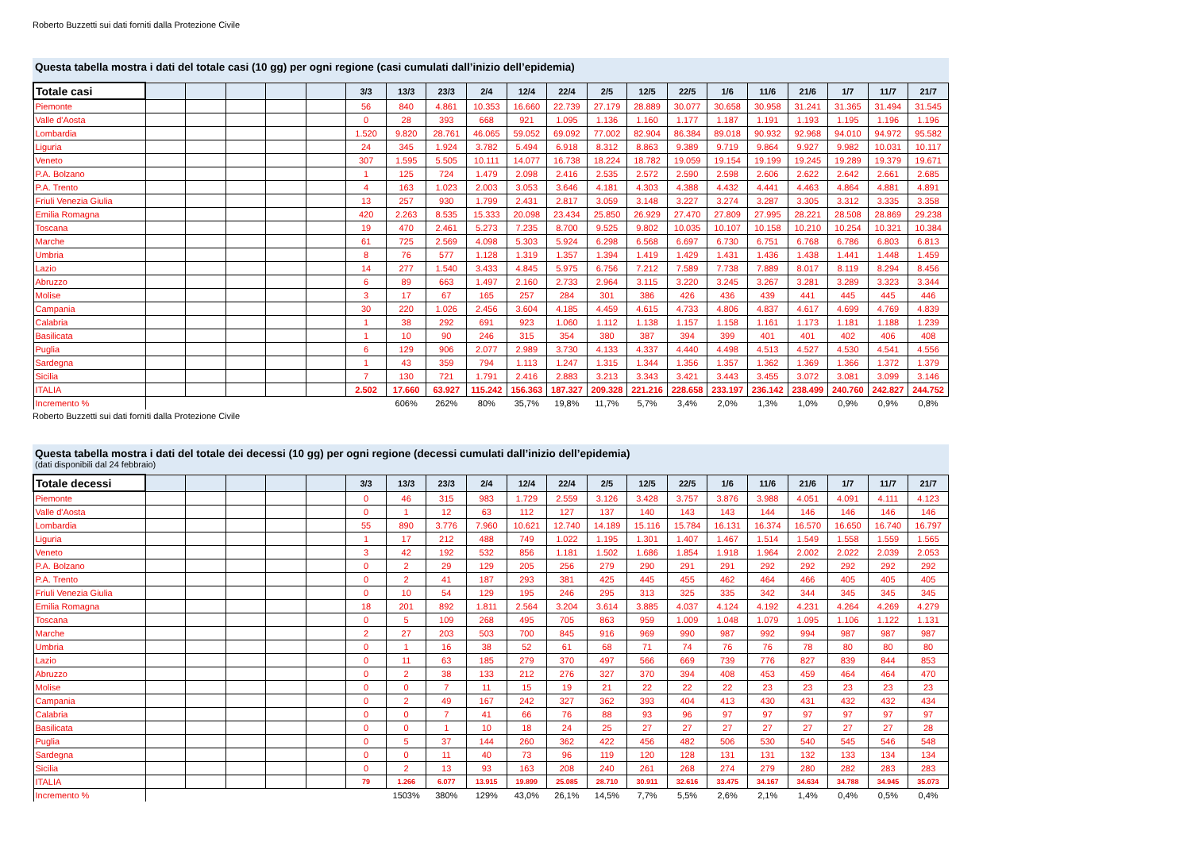Roberto Buzzetti sui dati forniti dalla Protezione Civile
Questa tabella mostra i dati del totale casi (10 gg) per ogni regione (casi cumulati dall’inizio dell’epidemia)
| Totale casi | | | | | | 3/3 | 13/3 | 23/3 | 2/4 | 12/4 | 22/4 | 2/5 | 12/5 | 22/5 | 1/6 | 11/6 | 21/6 | 1/7 | 11/7 | 21/7 |
| --- | --- | --- | --- | --- | --- | --- | --- | --- | --- | --- | --- | --- | --- | --- | --- | --- | --- | --- | --- | --- |
| Piemonte | | | | | | 56 | 840 | 4.861 | 10.353 | 16.660 | 22.739 | 27.179 | 28.889 | 30.077 | 30.658 | 30.958 | 31.241 | 31.365 | 31.494 | 31.545 |
| Valle d'Aosta | | | | | | 0 | 28 | 393 | 668 | 921 | 1.095 | 1.136 | 1.160 | 1.177 | 1.187 | 1.191 | 1.193 | 1.195 | 1.196 | 1.196 |
| Lombardia | | | | | | 1.520 | 9.820 | 28.761 | 46.065 | 59.052 | 69.092 | 77.002 | 82.904 | 86.384 | 89.018 | 90.932 | 92.968 | 94.010 | 94.972 | 95.582 |
| Liguria | | | | | | 24 | 345 | 1.924 | 3.782 | 5.494 | 6.918 | 8.312 | 8.863 | 9.389 | 9.719 | 9.864 | 9.927 | 9.982 | 10.031 | 10.117 |
| Veneto | | | | | | 307 | 1.595 | 5.505 | 10.111 | 14.077 | 16.738 | 18.224 | 18.782 | 19.059 | 19.154 | 19.199 | 19.245 | 19.289 | 19.379 | 19.671 |
| P.A. Bolzano | | | | | | 1 | 125 | 724 | 1.479 | 2.098 | 2.416 | 2.535 | 2.572 | 2.590 | 2.598 | 2.606 | 2.622 | 2.642 | 2.661 | 2.685 |
| P.A. Trento | | | | | | 4 | 163 | 1.023 | 2.003 | 3.053 | 3.646 | 4.181 | 4.303 | 4.388 | 4.432 | 4.441 | 4.463 | 4.864 | 4.881 | 4.891 |
| Friuli Venezia Giulia | | | | | | 13 | 257 | 930 | 1.799 | 2.431 | 2.817 | 3.059 | 3.148 | 3.227 | 3.274 | 3.287 | 3.305 | 3.312 | 3.335 | 3.358 |
| Emilia Romagna | | | | | | 420 | 2.263 | 8.535 | 15.333 | 20.098 | 23.434 | 25.850 | 26.929 | 27.470 | 27.809 | 27.995 | 28.221 | 28.508 | 28.869 | 29.238 |
| Toscana | | | | | | 19 | 470 | 2.461 | 5.273 | 7.235 | 8.700 | 9.525 | 9.802 | 10.035 | 10.107 | 10.158 | 10.210 | 10.254 | 10.321 | 10.384 |
| Marche | | | | | | 61 | 725 | 2.569 | 4.098 | 5.303 | 5.924 | 6.298 | 6.568 | 6.697 | 6.730 | 6.751 | 6.768 | 6.786 | 6.803 | 6.813 |
| Umbria | | | | | | 8 | 76 | 577 | 1.128 | 1.319 | 1.357 | 1.394 | 1.419 | 1.429 | 1.431 | 1.436 | 1.438 | 1.441 | 1.448 | 1.459 |
| Lazio | | | | | | 14 | 277 | 1.540 | 3.433 | 4.845 | 5.975 | 6.756 | 7.212 | 7.589 | 7.738 | 7.889 | 8.017 | 8.119 | 8.294 | 8.456 |
| Abruzzo | | | | | | 6 | 89 | 663 | 1.497 | 2.160 | 2.733 | 2.964 | 3.115 | 3.220 | 3.245 | 3.267 | 3.281 | 3.289 | 3.323 | 3.344 |
| Molise | | | | | | 3 | 17 | 67 | 165 | 257 | 284 | 301 | 386 | 426 | 436 | 439 | 441 | 445 | 445 | 446 |
| Campania | | | | | | 30 | 220 | 1.026 | 2.456 | 3.604 | 4.185 | 4.459 | 4.615 | 4.733 | 4.806 | 4.837 | 4.617 | 4.699 | 4.769 | 4.839 |
| Calabria | | | | | | 1 | 38 | 292 | 691 | 923 | 1.060 | 1.112 | 1.138 | 1.157 | 1.158 | 1.161 | 1.173 | 1.181 | 1.188 | 1.239 |
| Basilicata | | | | | | 1 | 10 | 90 | 246 | 315 | 354 | 380 | 387 | 394 | 399 | 401 | 401 | 402 | 406 | 408 |
| Puglia | | | | | | 6 | 129 | 906 | 2.077 | 2.989 | 3.730 | 4.133 | 4.337 | 4.440 | 4.498 | 4.513 | 4.527 | 4.530 | 4.541 | 4.556 |
| Sardegna | | | | | | 1 | 43 | 359 | 794 | 1.113 | 1.247 | 1.315 | 1.344 | 1.356 | 1.357 | 1.362 | 1.369 | 1.366 | 1.372 | 1.379 |
| Sicilia | | | | | | 7 | 130 | 721 | 1.791 | 2.416 | 2.883 | 3.213 | 3.343 | 3.421 | 3.443 | 3.455 | 3.072 | 3.081 | 3.099 | 3.146 |
| ITALIA | | | | | | 2.502 | 17.660 | 63.927 | 115.242 | 156.363 | 187.327 | 209.328 | 221.216 | 228.658 | 233.197 | 236.142 | 238.499 | 240.760 | 242.827 | 244.752 |
| Incremento % | | | | | | | 606% | 262% | 80% | 35,7% | 19,8% | 11,7% | 5,7% | 3,4% | 2,0% | 1,3% | 1,0% | 0,9% | 0,9% | 0,8% |
Roberto Buzzetti sui dati forniti dalla Protezione Civile
Questa tabella mostra i dati del totale dei decessi (10 gg) per ogni regione (decessi cumulati dall’inizio dell’epidemia)
(dati disponibili dal 24 febbraio)
| Totale decessi | | | | | | 3/3 | 13/3 | 23/3 | 2/4 | 12/4 | 22/4 | 2/5 | 12/5 | 22/5 | 1/6 | 11/6 | 21/6 | 1/7 | 11/7 | 21/7 |
| --- | --- | --- | --- | --- | --- | --- | --- | --- | --- | --- | --- | --- | --- | --- | --- | --- | --- | --- | --- | --- |
| Piemonte | | | | | | 0 | 46 | 315 | 983 | 1.729 | 2.559 | 3.126 | 3.428 | 3.757 | 3.876 | 3.988 | 4.051 | 4.091 | 4.111 | 4.123 |
| Valle d'Aosta | | | | | | 0 | 1 | 12 | 63 | 112 | 127 | 137 | 140 | 143 | 143 | 144 | 146 | 146 | 146 | 146 |
| Lombardia | | | | | | 55 | 890 | 3.776 | 7.960 | 10.621 | 12.740 | 14.189 | 15.116 | 15.784 | 16.131 | 16.374 | 16.570 | 16.650 | 16.740 | 16.797 |
| Liguria | | | | | | 1 | 17 | 212 | 488 | 749 | 1.022 | 1.195 | 1.301 | 1.407 | 1.467 | 1.514 | 1.549 | 1.558 | 1.559 | 1.565 |
| Veneto | | | | | | 3 | 42 | 192 | 532 | 856 | 1.181 | 1.502 | 1.686 | 1.854 | 1.918 | 1.964 | 2.002 | 2.022 | 2.039 | 2.053 |
| P.A. Bolzano | | | | | | 0 | 2 | 29 | 129 | 205 | 256 | 279 | 290 | 291 | 291 | 292 | 292 | 292 | 292 | 292 |
| P.A. Trento | | | | | | 0 | 2 | 41 | 187 | 293 | 381 | 425 | 445 | 455 | 462 | 464 | 466 | 405 | 405 | 405 |
| Friuli Venezia Giulia | | | | | | 0 | 10 | 54 | 129 | 195 | 246 | 295 | 313 | 325 | 335 | 342 | 344 | 345 | 345 | 345 |
| Emilia Romagna | | | | | | 18 | 201 | 892 | 1.811 | 2.564 | 3.204 | 3.614 | 3.885 | 4.037 | 4.124 | 4.192 | 4.231 | 4.264 | 4.269 | 4.279 |
| Toscana | | | | | | 0 | 5 | 109 | 268 | 495 | 705 | 863 | 959 | 1.009 | 1.048 | 1.079 | 1.095 | 1.106 | 1.122 | 1.131 |
| Marche | | | | | | 2 | 27 | 203 | 503 | 700 | 845 | 916 | 969 | 990 | 987 | 992 | 994 | 987 | 987 | 987 |
| Umbria | | | | | | 0 | 1 | 16 | 38 | 52 | 61 | 68 | 71 | 74 | 76 | 76 | 78 | 80 | 80 | 80 |
| Lazio | | | | | | 0 | 11 | 63 | 185 | 279 | 370 | 497 | 566 | 669 | 739 | 776 | 827 | 839 | 844 | 853 |
| Abruzzo | | | | | | 0 | 2 | 38 | 133 | 212 | 276 | 327 | 370 | 394 | 408 | 453 | 459 | 464 | 464 | 470 |
| Molise | | | | | | 0 | 0 | 7 | 11 | 15 | 19 | 21 | 22 | 22 | 22 | 23 | 23 | 23 | 23 | 23 |
| Campania | | | | | | 0 | 2 | 49 | 167 | 242 | 327 | 362 | 393 | 404 | 413 | 430 | 431 | 432 | 432 | 434 |
| Calabria | | | | | | 0 | 0 | 7 | 41 | 66 | 76 | 88 | 93 | 96 | 97 | 97 | 97 | 97 | 97 | 97 |
| Basilicata | | | | | | 0 | 0 | 1 | 10 | 18 | 24 | 25 | 27 | 27 | 27 | 27 | 27 | 27 | 27 | 28 |
| Puglia | | | | | | 0 | 5 | 37 | 144 | 260 | 362 | 422 | 456 | 482 | 506 | 530 | 540 | 545 | 546 | 548 |
| Sardegna | | | | | | 0 | 0 | 11 | 40 | 73 | 96 | 119 | 120 | 128 | 131 | 131 | 132 | 133 | 134 | 134 |
| Sicilia | | | | | | 0 | 2 | 13 | 93 | 163 | 208 | 240 | 261 | 268 | 274 | 279 | 280 | 282 | 283 | 283 |
| ITALIA | | | | | | 79 | 1.266 | 6.077 | 13.915 | 19.899 | 25.085 | 28.710 | 30.911 | 32.616 | 33.475 | 34.167 | 34.634 | 34.788 | 34.945 | 35.073 |
| Incremento % | | | | | | | 1503% | 380% | 129% | 43,0% | 26,1% | 14,5% | 7,7% | 5,5% | 2,6% | 2,1% | 1,4% | 0,4% | 0,5% | 0,4% |